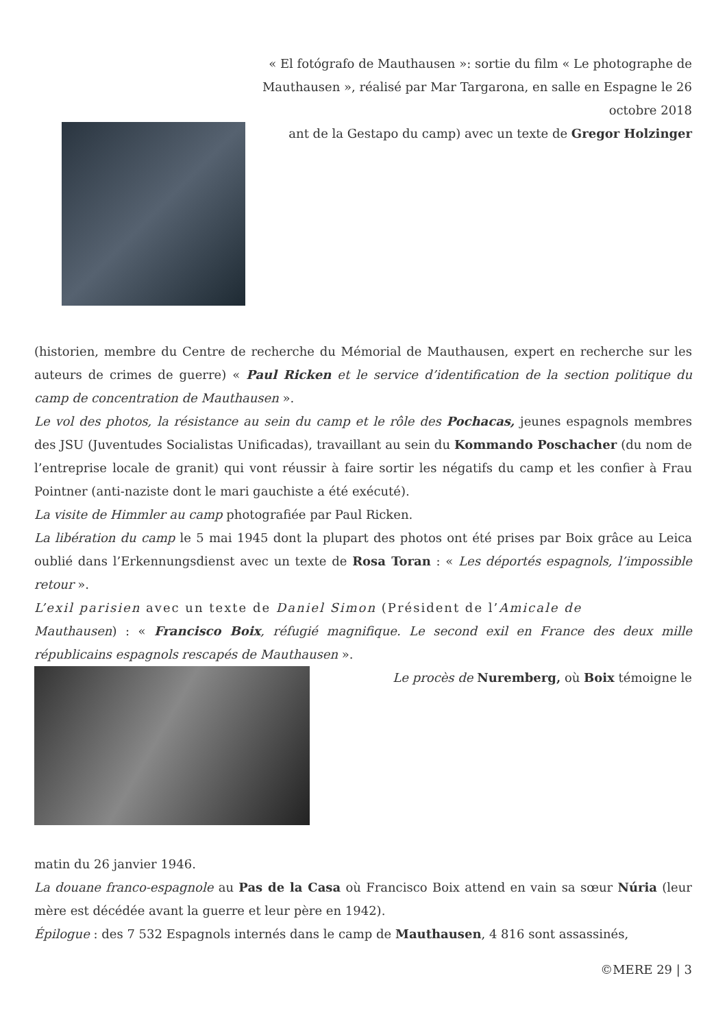« El fotógrafo de Mauthausen »: sortie du film « Le photographe de Mauthausen », réalisé par Mar Targarona, en salle en Espagne le 26 octobre 2018
ant de la Gestapo du camp) avec un texte de Gregor Holzinger
(historien, membre du Centre de recherche du Mémorial de Mauthausen, expert en recherche sur les auteurs de crimes de guerre) « Paul Ricken et le service d’identification de la section politique du camp de concentration de Mauthausen ».
Le vol des photos, la résistance au sein du camp et le rôle des Pochacas, jeunes espagnols membres des JSU (Juventudes Socialistas Unificadas), travaillant au sein du Kommando Poschacher (du nom de l’entreprise locale de granit) qui vont réussir à faire sortir les négatifs du camp et les confier à Frau Pointner (anti-naziste dont le mari gauchiste a été exécuté).
La visite de Himmler au camp photografiée par Paul Ricken.
La libération du camp le 5 mai 1945 dont la plupart des photos ont été prises par Boix grâce au Leica oublié dans l’Erkennungsdienst avec un texte de Rosa Toran : « Les déportés espagnols, l’impossible retour ».
L’exil parisien avec un texte de Daniel Simon (Président de l’Amicale de
Mauthausen) : « Francisco Boix, réfugié magnifique. Le second exil en France des deux mille républicains espagnols rescapés de Mauthausen ».
Le procès de Nuremberg, où Boix témoigne le
matin du 26 janvier 1946.
La douane franco-espagnole au Pas de la Casa où Francisco Boix attend en vain sa sœur Núria (leur mère est décédée avant la guerre et leur père en 1942).
Épilogue : des 7 532 Espagnols internés dans le camp de Mauthausen, 4 816 sont assassinés,
©MERE 29 | 3